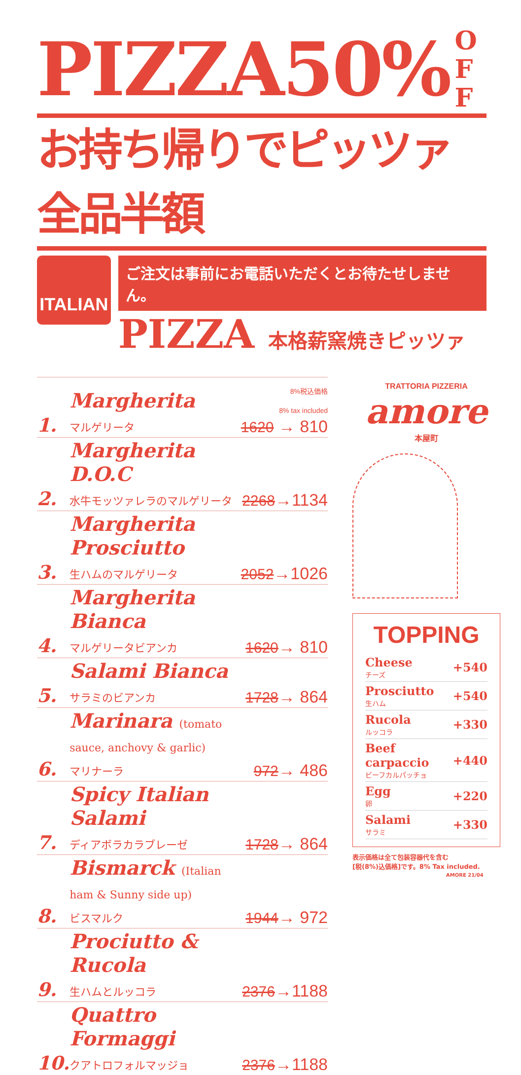PIZZA50% O
F
F
お持ち帰りでピッツァ全品半額
ITALIAN
ご注文は事前にお電話いただくとお待たせしません。
PIZZA 本格薪窯焼きピッツァ
| 1. | Margherita マルゲリータ | 8%税込価格 8% tax included 1620 → 810 |
| 2. | Margherita D.O.C 水牛モッツァレラのマルゲリータ | 2268 →1134 |
| 3. | Margherita Prosciutto 生ハムのマルゲリータ | 2052 →1026 |
| 4. | Margherita Bianca マルゲリータビアンカ | 1620 → 810 |
| 5. | Salami Bianca サラミのビアンカ | 1728 → 864 |
| 6. | Marinara (tomato sauce, anchovy & garlic) マリナーラ | 972 → 486 |
| 7. | Spicy Italian Salami ディアボラカラブレーゼ | 1728 → 864 |
| 8. | Bismarck (Italian ham & Sunny side up) ビスマルク | 1944 → 972 |
| 9. | Prociutto & Rucola 生ハムとルッコラ | 2376 →1188 |
| 10. | Quattro Formaggi クアトロフォルマッジョ | 2376 →1188 |
TRATTORIA PIZZERIA
amore
本屋町
TOPPING
| Cheese チーズ | +540 |
| Prosciutto 生ハム | +540 |
| Rucola ルッコラ | +330 |
| Beef carpaccio ビーフカルパッチョ | +440 |
| Egg 卵 | +220 |
| Salami サラミ | +330 |
表示価格は全て包装容器代を含む
[税(8%)込価格]です。8% Tax included.
AMORE 21/04